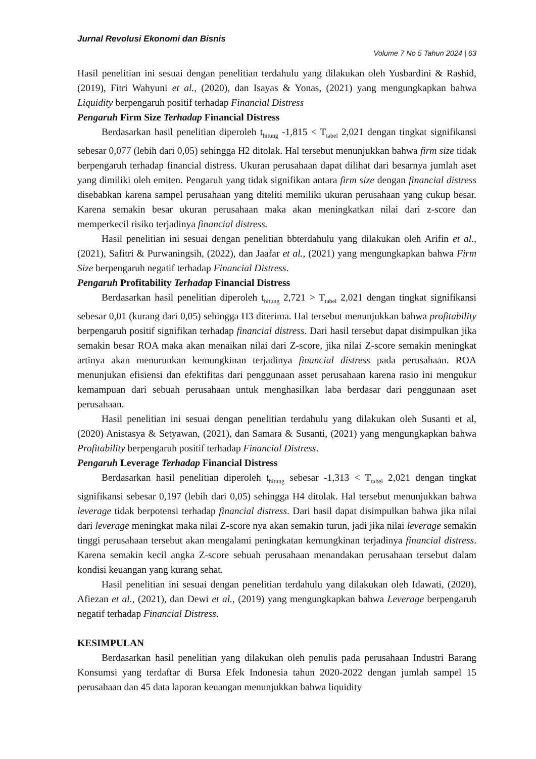Jurnal Revolusi Ekonomi dan Bisnis
Volume 7 No 5 Tahun 2024 | 63
Hasil penelitian ini sesuai dengan penelitian terdahulu yang dilakukan oleh Yusbardini & Rashid, (2019), Fitri Wahyuni et al., (2020), dan Isayas & Yonas, (2021) yang mengungkapkan bahwa Liquidity berpengaruh positif terhadap Financial Distress
Pengaruh Firm Size Terhadap Financial Distress
Berdasarkan hasil penelitian diperoleh t<sub>hitung</sub> -1,815 < T<sub>tabel</sub> 2,021 dengan tingkat signifikansi sebesar 0,077 (lebih dari 0,05) sehingga H2 ditolak. Hal tersebut menunjukkan bahwa firm size tidak berpengaruh terhadap financial distress. Ukuran perusahaan dapat dilihat dari besarnya jumlah aset yang dimiliki oleh emiten. Pengaruh yang tidak signifikan antara firm size dengan financial distress disebabkan karena sampel perusahaan yang diteliti memiliki ukuran perusahaan yang cukup besar. Karena semakin besar ukuran perusahaan maka akan meningkatkan nilai dari z-score dan memperkecil risiko terjadinya financial distress.
Hasil penelitian ini sesuai dengan penelitian bbterdahulu yang dilakukan oleh Arifin et al., (2021), Safitri & Purwaningsih, (2022), dan Jaafar et al., (2021) yang mengungkapkan bahwa Firm Size berpengaruh negatif terhadap Financial Distress.
Pengaruh Profitability Terhadap Financial Distress
Berdasarkan hasil penelitian diperoleh t<sub>hitung</sub> 2,721 > T<sub>tabel</sub> 2,021 dengan tingkat signifikansi sebesar 0,01 (kurang dari 0,05) sehingga H3 diterima. Hal tersebut menunjukkan bahwa profitability berpengaruh positif signifikan terhadap financial distress. Dari hasil tersebut dapat disimpulkan jika semakin besar ROA maka akan menaikan nilai dari Z-score, jika nilai Z-score semakin meningkat artinya akan menurunkan kemungkinan terjadinya financial distress pada perusahaan. ROA menunjukan efisiensi dan efektifitas dari penggunaan asset perusahaan karena rasio ini mengukur kemampuan dari sebuah perusahaan untuk menghasilkan laba berdasar dari penggunaan aset perusahaan.
Hasil penelitian ini sesuai dengan penelitian terdahulu yang dilakukan oleh Susanti et al, (2020) Anistasya & Setyawan, (2021), dan Samara & Susanti, (2021) yang mengungkapkan bahwa Profitability berpengaruh positif terhadap Financial Distress.
Pengaruh Leverage Terhadap Financial Distress
Berdasarkan hasil penelitian diperoleh t<sub>hitung</sub> sebesar -1,313 < T<sub>tabel</sub> 2,021 dengan tingkat signifikansi sebesar 0,197 (lebih dari 0,05) sehingga H4 ditolak. Hal tersebut menunjukkan bahwa leverage tidak berpotensi terhadap financial distress. Dari hasil dapat disimpulkan bahwa jika nilai dari leverage meningkat maka nilai Z-score nya akan semakin turun, jadi jika nilai leverage semakin tinggi perusahaan tersebut akan mengalami peningkatan kemungkinan terjadinya financial distress. Karena semakin kecil angka Z-score sebuah perusahaan menandakan perusahaan tersebut dalam kondisi keuangan yang kurang sehat.
Hasil penelitian ini sesuai dengan penelitian terdahulu yang dilakukan oleh Idawati, (2020), Afiezan et al., (2021), dan Dewi et al., (2019) yang mengungkapkan bahwa Leverage berpengaruh negatif terhadap Financial Distress.
KESIMPULAN
Berdasarkan hasil penelitian yang dilakukan oleh penulis pada perusahaan Industri Barang Konsumsi yang terdaftar di Bursa Efek Indonesia tahun 2020-2022 dengan jumlah sampel 15 perusahaan dan 45 data laporan keuangan menunjukkan bahwa liquidity